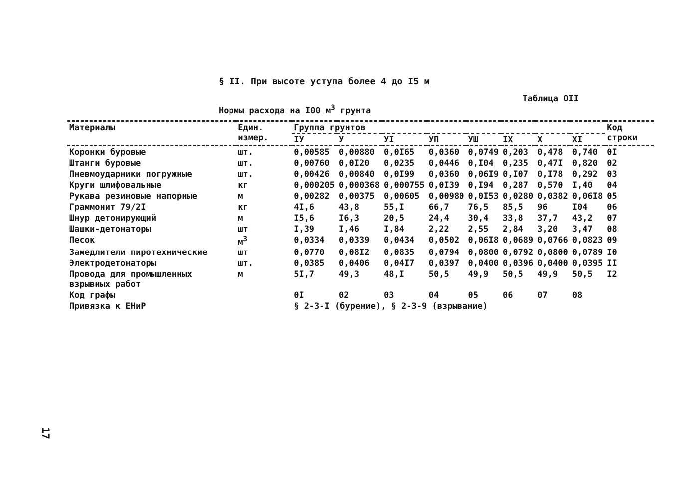§ II. При высоте уступа более 4 до I5 м
Таблица OII
Нормы расхода на I00 м<sup>3</sup> грунта
| Материалы | Един. измер. | Группа грунтов | | | | | | | | Код строки |
| --- | --- | --- | --- | --- | --- | --- | --- | --- | --- | --- |
| | | IУ | У | УI | УП | УШ | IX | X | XI | |
| Коронки буровые | шт. | 0,00585 | 0,00880 | 0,0I65 | 0,0360 | 0,0749 | 0,203 | 0,478 | 0,740 | 0I |
| Штанги буровые | шт. | 0,00760 | 0,0I20 | 0,0235 | 0,0446 | 0,I04 | 0,235 | 0,47I | 0,820 | 02 |
| Пневмоударники погружные | шт. | 0,00426 | 0,00840 | 0,0I99 | 0,0360 | 0,06I9 | 0,I07 | 0,I78 | 0,292 | 03 |
| Круги шлифовальные | кг | 0,000205 | 0,000368 | 0,000755 | 0,0I39 | 0,I94 | 0,287 | 0,570 | I,40 | 04 |
| Рукава резиновые напорные | м | 0,00282 | 0,00375 | 0,00605 | 0,00980 | 0,0I53 | 0,0280 | 0,0382 | 0,06I8 | 05 |
| Граммонит 79/2I | кг | 4I,6 | 43,8 | 55,I | 66,7 | 76,5 | 85,5 | 96 | I04 | 06 |
| Шнур детонирующий | м | I5,6 | I6,3 | 20,5 | 24,4 | 30,4 | 33,8 | 37,7 | 43,2 | 07 |
| Шашки-детонаторы | шт | I,39 | I,46 | I,84 | 2,22 | 2,55 | 2,84 | 3,20 | 3,47 | 08 |
| Песок | м<sup>3</sup> | 0,0334 | 0,0339 | 0,0434 | 0,0502 | 0,06I8 | 0,0689 | 0,0766 | 0,0823 | 09 |
| Замедлители пиротехнические | шт | 0,0770 | 0,08I2 | 0,0835 | 0,0794 | 0,0800 | 0,0792 | 0,0800 | 0,0789 | I0 |
| Электродетонаторы | шт. | 0,0385 | 0,0406 | 0,04I7 | 0,0397 | 0,0400 | 0,0396 | 0,0400 | 0,0395 | II |
| Провода для промышленных взрывных работ | м | 5I,7 | 49,3 | 48,I | 50,5 | 49,9 | 50,5 | 49,9 | 50,5 | I2 |
| Код графы | | 0I | 02 | 03 | 04 | 05 | 06 | 07 | 08 | |
| Привязка к ЕНиР | | § 2-3-I (бурение), § 2-3-9 (взрывание) | | | | | | | | |
17